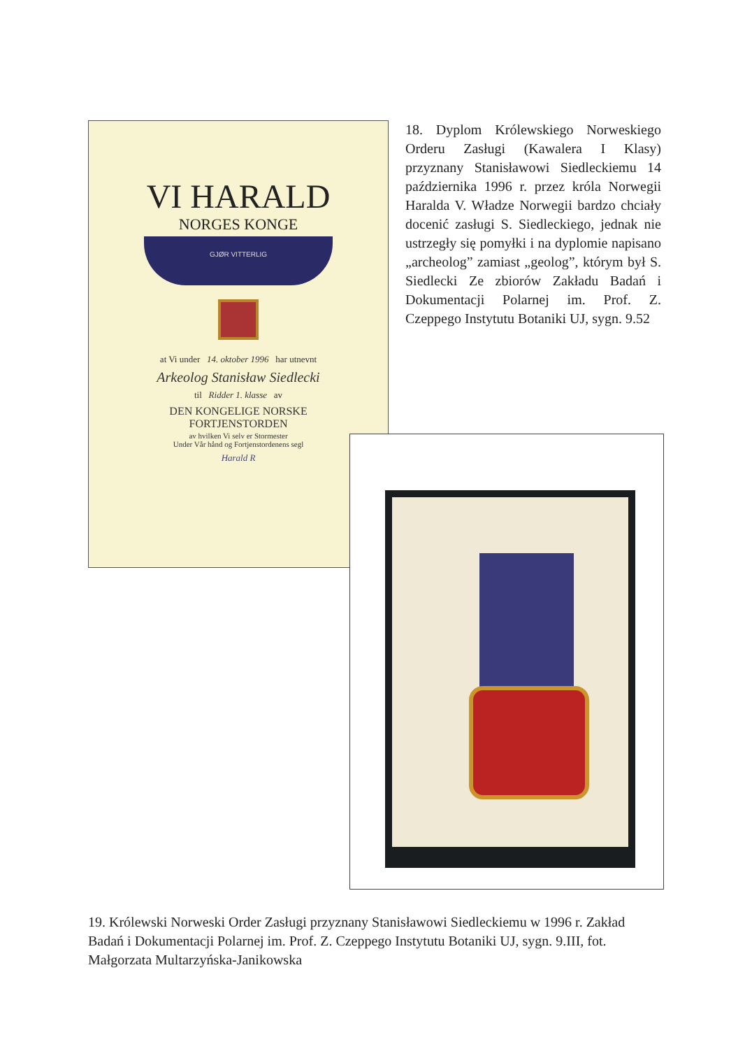VI HARALD
NORGES KONGE
GJØR VITTERLIG
at Vi under 14. oktober 1996 har utnevnt
Arkeolog Stanisław Siedlecki
til Ridder 1. klasse av
DEN KONGELIGE NORSKE
FORTJENSTORDEN
av hvilken Vi selv er Stormester
Under Vår hånd og Fortjenstordenens segl
Harald R
18. Dyplom Królewskiego Norweskiego Orderu Zasługi (Kawalera I Klasy) przyznany Stanisławowi Siedleckiemu 14 października 1996 r. przez króla Norwegii Haralda V. Władze Norwegii bardzo chciały docenić zasługi S. Siedleckiego, jednak nie ustrzegły się pomyłki i na dyplomie napisano „archeolog” zamiast „geolog”, którym był S. Siedlecki Ze zbiorów Zakładu Badań i Dokumentacji Polarnej im. Prof. Z. Czeppego Instytutu Botaniki UJ, sygn. 9.52
19. Królewski Norweski Order Zasługi przyznany Stanisławowi Siedleckiemu w 1996 r. Zakład Badań i Dokumentacji Polarnej im. Prof. Z. Czeppego Instytutu Botaniki UJ, sygn. 9.III, fot. Małgorzata Multarzyńska-Janikowska